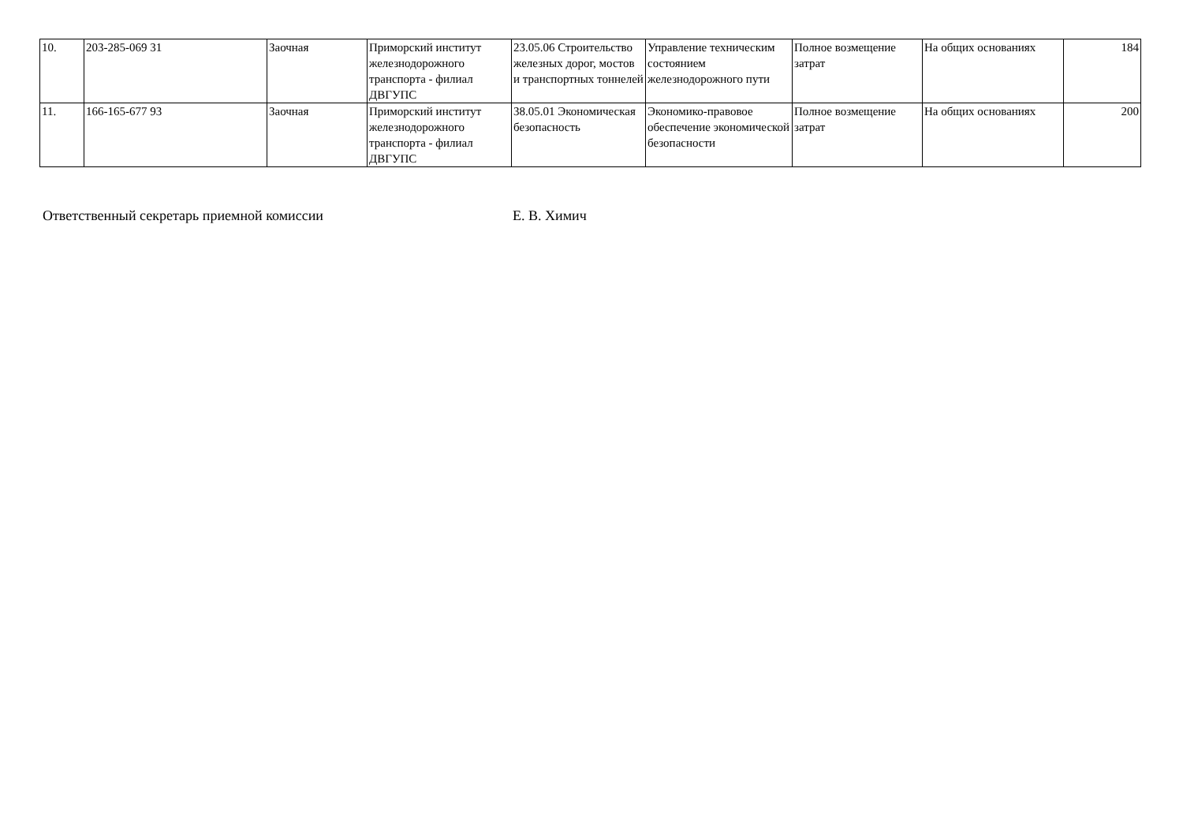| 10. | 203-285-069 31 | Заочная | Приморский институт железнодорожного транспорта - филиал ДВГУПС | 23.05.06 Строительство железных дорог, мостов и транспортных тоннелей | Управление техническим состоянием железнодорожного пути | Полное возмещение затрат | На общих основаниях | 184 |
| 11. | 166-165-677 93 | Заочная | Приморский институт железнодорожного транспорта - филиал ДВГУПС | 38.05.01 Экономическая безопасность | Экономико-правовое обеспечение экономической безопасности | Полное возмещение затрат | На общих основаниях | 200 |
Ответственный секретарь приемной комиссии Е. В. Химич